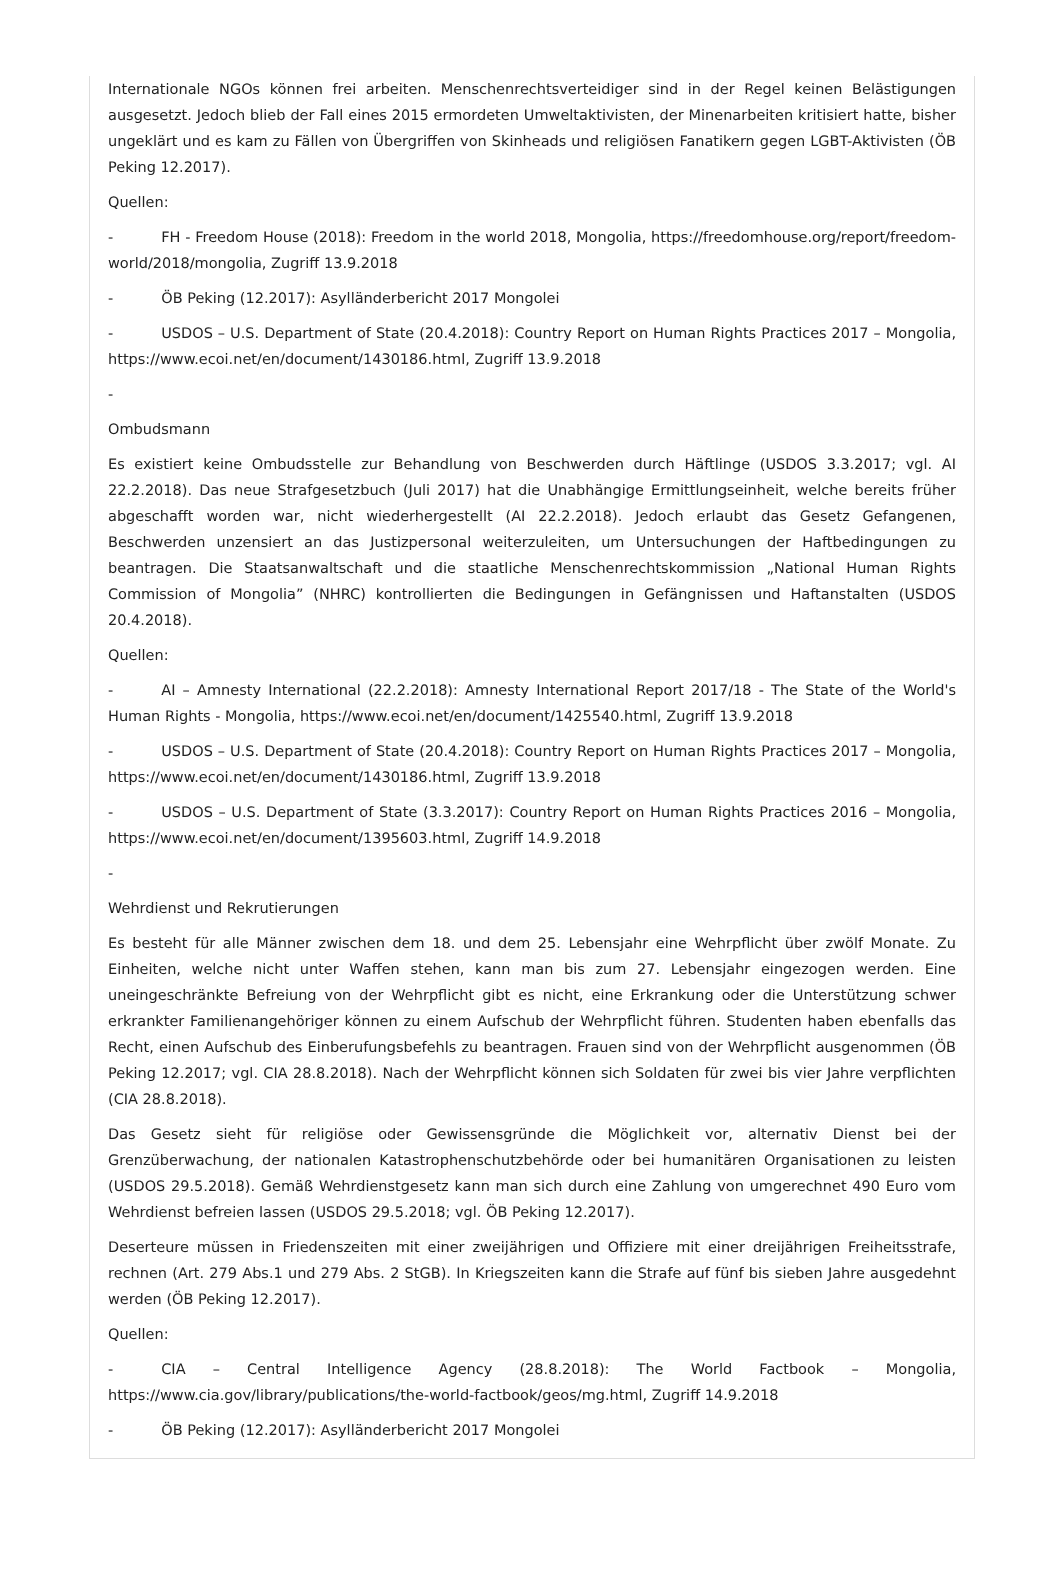Internationale NGOs können frei arbeiten. Menschenrechtsverteidiger sind in der Regel keinen Belästigungen ausgesetzt. Jedoch blieb der Fall eines 2015 ermordeten Umweltaktivisten, der Minenarbeiten kritisiert hatte, bisher ungeklärt und es kam zu Fällen von Übergriffen von Skinheads und religiösen Fanatikern gegen LGBT-Aktivisten (ÖB Peking 12.2017).
Quellen:
- FH - Freedom House (2018): Freedom in the world 2018, Mongolia, https://freedomhouse.org/report/freedom-world/2018/mongolia, Zugriff 13.9.2018
- ÖB Peking (12.2017): Asylländerbericht 2017 Mongolei
- USDOS – U.S. Department of State (20.4.2018): Country Report on Human Rights Practices 2017 – Mongolia, https://www.ecoi.net/en/document/1430186.html, Zugriff 13.9.2018
-
Ombudsmann
Es existiert keine Ombudsstelle zur Behandlung von Beschwerden durch Häftlinge (USDOS 3.3.2017; vgl. AI 22.2.2018). Das neue Strafgesetzbuch (Juli 2017) hat die Unabhängige Ermittlungseinheit, welche bereits früher abgeschafft worden war, nicht wiederhergestellt (AI 22.2.2018). Jedoch erlaubt das Gesetz Gefangenen, Beschwerden unzensiert an das Justizpersonal weiterzuleiten, um Untersuchungen der Haftbedingungen zu beantragen. Die Staatsanwaltschaft und die staatliche Menschenrechtskommission „National Human Rights Commission of Mongolia” (NHRC) kontrollierten die Bedingungen in Gefängnissen und Haftanstalten (USDOS 20.4.2018).
Quellen:
- AI – Amnesty International (22.2.2018): Amnesty International Report 2017/18 - The State of the World's Human Rights - Mongolia, https://www.ecoi.net/en/document/1425540.html, Zugriff 13.9.2018
- USDOS – U.S. Department of State (20.4.2018): Country Report on Human Rights Practices 2017 – Mongolia, https://www.ecoi.net/en/document/1430186.html, Zugriff 13.9.2018
- USDOS – U.S. Department of State (3.3.2017): Country Report on Human Rights Practices 2016 – Mongolia, https://www.ecoi.net/en/document/1395603.html, Zugriff 14.9.2018
-
Wehrdienst und Rekrutierungen
Es besteht für alle Männer zwischen dem 18. und dem 25. Lebensjahr eine Wehrpflicht über zwölf Monate. Zu Einheiten, welche nicht unter Waffen stehen, kann man bis zum 27. Lebensjahr eingezogen werden. Eine uneingeschränkte Befreiung von der Wehrpflicht gibt es nicht, eine Erkrankung oder die Unterstützung schwer erkrankter Familienangehöriger können zu einem Aufschub der Wehrpflicht führen. Studenten haben ebenfalls das Recht, einen Aufschub des Einberufungsbefehls zu beantragen. Frauen sind von der Wehrpflicht ausgenommen (ÖB Peking 12.2017; vgl. CIA 28.8.2018). Nach der Wehrpflicht können sich Soldaten für zwei bis vier Jahre verpflichten (CIA 28.8.2018).
Das Gesetz sieht für religiöse oder Gewissensgründe die Möglichkeit vor, alternativ Dienst bei der Grenzüberwachung, der nationalen Katastrophenschutzbehörde oder bei humanitären Organisationen zu leisten (USDOS 29.5.2018). Gemäß Wehrdienstgesetz kann man sich durch eine Zahlung von umgerechnet 490 Euro vom Wehrdienst befreien lassen (USDOS 29.5.2018; vgl. ÖB Peking 12.2017).
Deserteure müssen in Friedenszeiten mit einer zweijährigen und Offiziere mit einer dreijährigen Freiheitsstrafe, rechnen (Art. 279 Abs.1 und 279 Abs. 2 StGB). In Kriegszeiten kann die Strafe auf fünf bis sieben Jahre ausgedehnt werden (ÖB Peking 12.2017).
Quellen:
- CIA – Central Intelligence Agency (28.8.2018): The World Factbook – Mongolia, https://www.cia.gov/library/publications/the-world-factbook/geos/mg.html, Zugriff 14.9.2018
- ÖB Peking (12.2017): Asylländerbericht 2017 Mongolei